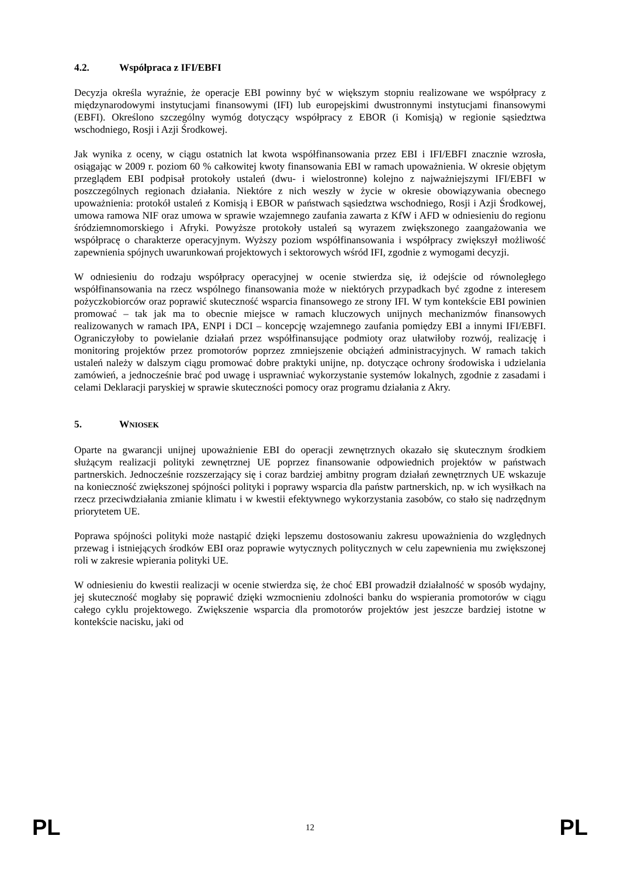4.2. Współpraca z IFI/EBFI
Decyzja określa wyraźnie, że operacje EBI powinny być w większym stopniu realizowane we współpracy z międzynarodowymi instytucjami finansowymi (IFI) lub europejskimi dwustronnymi instytucjami finansowymi (EBFI). Określono szczególny wymóg dotyczący współpracy z EBOR (i Komisją) w regionie sąsiedztwa wschodniego, Rosji i Azji Środkowej.
Jak wynika z oceny, w ciągu ostatnich lat kwota współfinansowania przez EBI i IFI/EBFI znacznie wzrosła, osiągając w 2009 r. poziom 60 % całkowitej kwoty finansowania EBI w ramach upoważnienia. W okresie objętym przeglądem EBI podpisał protokoły ustaleń (dwu- i wielostronne) kolejno z najważniejszymi IFI/EBFI w poszczególnych regionach działania. Niektóre z nich weszły w życie w okresie obowiązywania obecnego upoważnienia: protokół ustaleń z Komisją i EBOR w państwach sąsiedztwa wschodniego, Rosji i Azji Środkowej, umowa ramowa NIF oraz umowa w sprawie wzajemnego zaufania zawarta z KfW i AFD w odniesieniu do regionu śródziemnomorskiego i Afryki. Powyższe protokoły ustaleń są wyrazem zwiększonego zaangażowania we współpracę o charakterze operacyjnym. Wyższy poziom współfinansowania i współpracy zwiększył możliwość zapewnienia spójnych uwarunkowań projektowych i sektorowych wśród IFI, zgodnie z wymogami decyzji.
W odniesieniu do rodzaju współpracy operacyjnej w ocenie stwierdza się, iż odejście od równoległego współfinansowania na rzecz wspólnego finansowania może w niektórych przypadkach być zgodne z interesem pożyczkobiorców oraz poprawić skuteczność wsparcia finansowego ze strony IFI. W tym kontekście EBI powinien promować – tak jak ma to obecnie miejsce w ramach kluczowych unijnych mechanizmów finansowych realizowanych w ramach IPA, ENPI i DCI – koncepcję wzajemnego zaufania pomiędzy EBI a innymi IFI/EBFI. Ograniczyłoby to powielanie działań przez współfinansujące podmioty oraz ułatwiłoby rozwój, realizację i monitoring projektów przez promotorów poprzez zmniejszenie obciążeń administracyjnych. W ramach takich ustaleń należy w dalszym ciągu promować dobre praktyki unijne, np. dotyczące ochrony środowiska i udzielania zamówień, a jednocześnie brać pod uwagę i usprawniać wykorzystanie systemów lokalnych, zgodnie z zasadami i celami Deklaracji paryskiej w sprawie skuteczności pomocy oraz programu działania z Akry.
5. WNIOSEK
Oparte na gwarancji unijnej upoważnienie EBI do operacji zewnętrznych okazało się skutecznym środkiem służącym realizacji polityki zewnętrznej UE poprzez finansowanie odpowiednich projektów w państwach partnerskich. Jednocześnie rozszerzający się i coraz bardziej ambitny program działań zewnętrznych UE wskazuje na konieczność zwiększonej spójności polityki i poprawy wsparcia dla państw partnerskich, np. w ich wysiłkach na rzecz przeciwdziałania zmianie klimatu i w kwestii efektywnego wykorzystania zasobów, co stało się nadrzędnym priorytetem UE.
Poprawa spójności polityki może nastąpić dzięki lepszemu dostosowaniu zakresu upoważnienia do względnych przewag i istniejących środków EBI oraz poprawie wytycznych politycznych w celu zapewnienia mu zwiększonej roli w zakresie wpierania polityki UE.
W odniesieniu do kwestii realizacji w ocenie stwierdza się, że choć EBI prowadził działalność w sposób wydajny, jej skuteczność mogłaby się poprawić dzięki wzmocnieniu zdolności banku do wspierania promotorów w ciągu całego cyklu projektowego. Zwiększenie wsparcia dla promotorów projektów jest jeszcze bardziej istotne w kontekście nacisku, jaki od
PL 12 PL